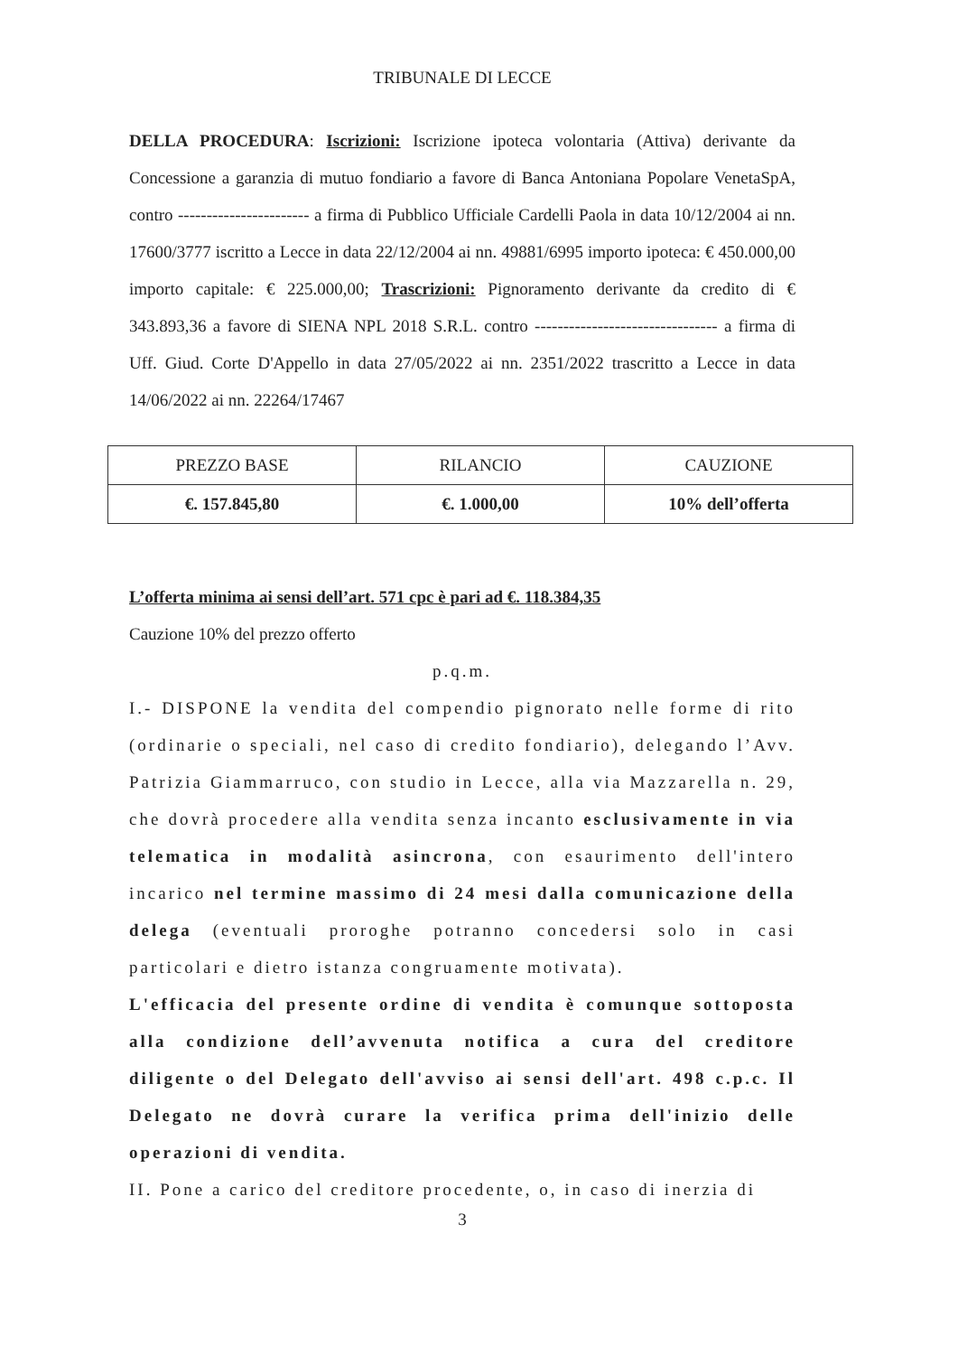TRIBUNALE DI LECCE
DELLA PROCEDURA: Iscrizioni: Iscrizione ipoteca volontaria (Attiva) derivante da Concessione a garanzia di mutuo fondiario a favore di Banca Antoniana Popolare VenetaSpA, contro ----------------------- a firma di Pubblico Ufficiale Cardelli Paola in data 10/12/2004 ai nn. 17600/3777 iscritto a Lecce in data 22/12/2004 ai nn. 49881/6995 importo ipoteca: € 450.000,00 importo capitale: € 225.000,00; Trascrizioni: Pignoramento derivante da credito di € 343.893,36 a favore di SIENA NPL 2018 S.R.L. contro -------------------------------- a firma di Uff. Giud. Corte D'Appello in data 27/05/2022 ai nn. 2351/2022 trascritto a Lecce in data 14/06/2022 ai nn. 22264/17467
| PREZZO BASE | RILANCIO | CAUZIONE |
| €. 157.845,80 | €. 1.000,00 | 10% dell’offerta |
L’offerta minima ai sensi dell’art. 571 cpc è pari ad €. 118.384,35
Cauzione 10% del prezzo offerto
p.q.m.
I.- DISPONE la vendita del compendio pignorato nelle forme di rito (ordinarie o speciali, nel caso di credito fondiario), delegando l’Avv. Patrizia Giammarruco, con studio in Lecce, alla via Mazzarella n. 29, che dovrà procedere alla vendita senza incanto esclusivamente in via telematica in modalità asincrona, con esaurimento dell'intero incarico nel termine massimo di 24 mesi dalla comunicazione della delega (eventuali proroghe potranno concedersi solo in casi particolari e dietro istanza congruamente motivata).
L'efficacia del presente ordine di vendita è comunque sottoposta alla condizione dell’avvenuta notifica a cura del creditore diligente o del Delegato dell'avviso ai sensi dell'art. 498 c.p.c. Il Delegato ne dovrà curare la verifica prima dell'inizio delle operazioni di vendita.
II. Pone a carico del creditore procedente, o, in caso di inerzia di
3